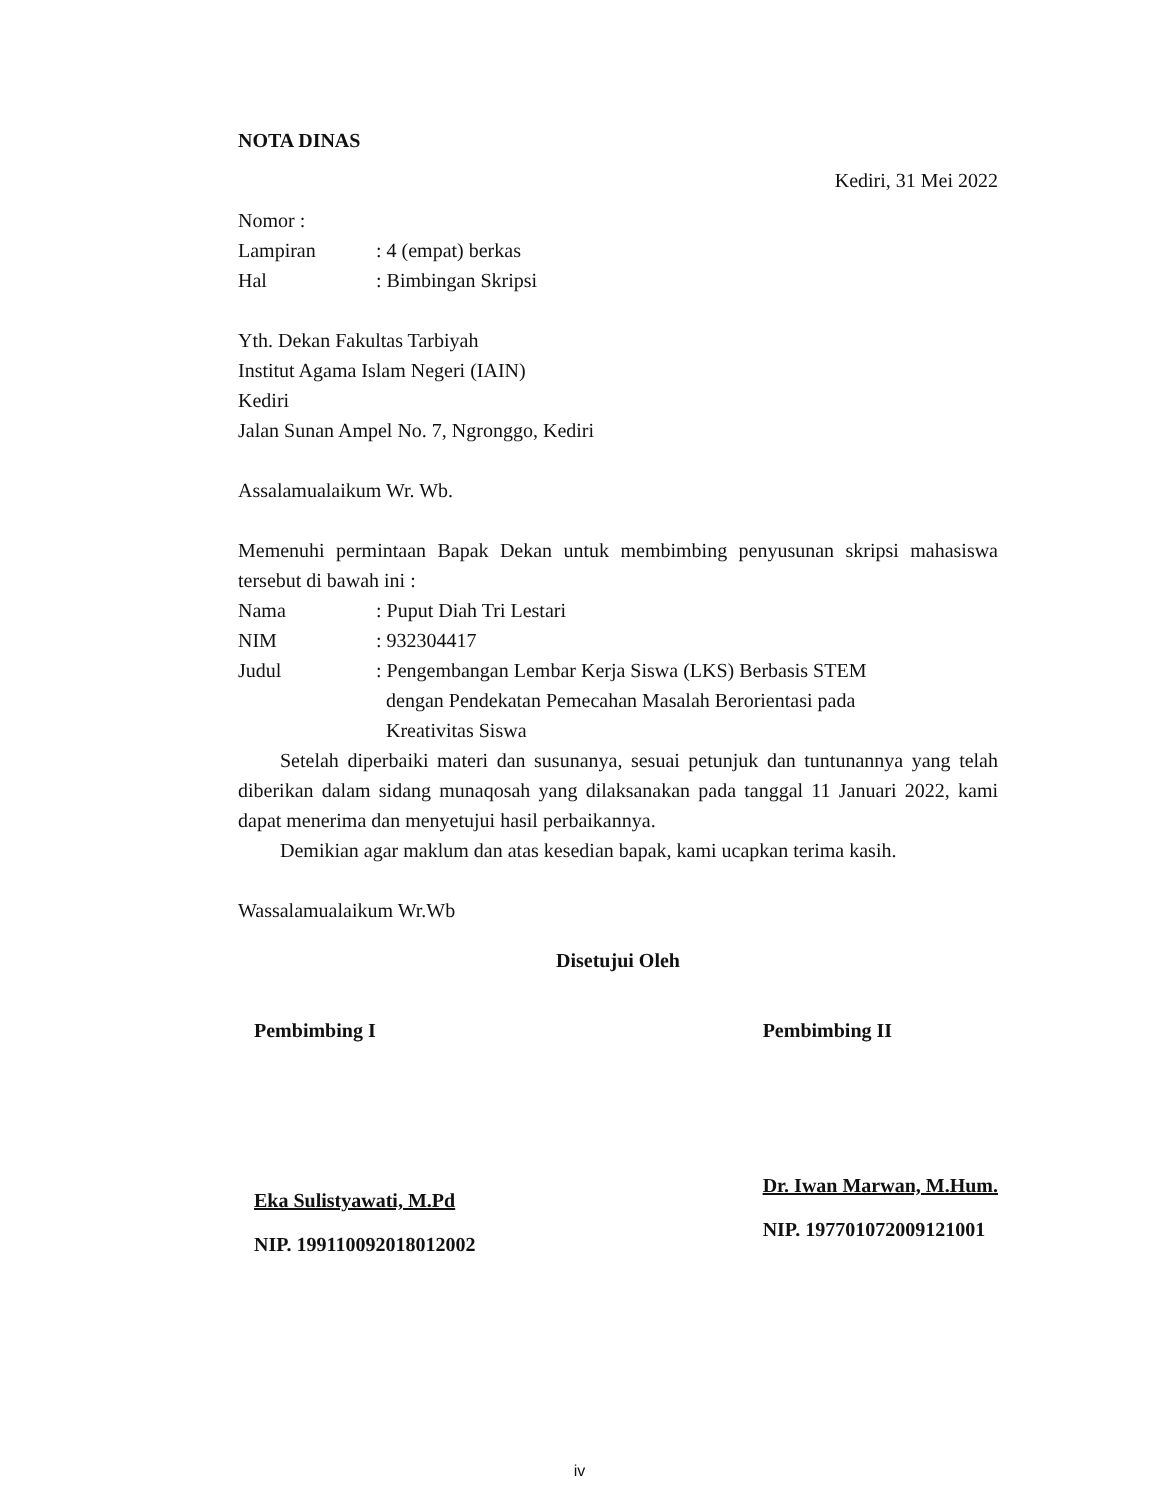NOTA DINAS
Kediri, 31 Mei 2022
Nomor :
Lampiran: 4 (empat) berkas
Hal: Bimbingan Skripsi
Yth. Dekan Fakultas Tarbiyah
Institut Agama Islam Negeri (IAIN)
Kediri
Jalan Sunan Ampel No. 7, Ngronggo, Kediri
Assalamualaikum Wr. Wb.
Memenuhi permintaan Bapak Dekan untuk membimbing penyusunan skripsi mahasiswa tersebut di bawah ini :
Nama: Puput Diah Tri Lestari
NIM: 932304417
Judul: Pengembangan Lembar Kerja Siswa (LKS) Berbasis STEM
dengan Pendekatan Pemecahan Masalah Berorientasi pada
Kreativitas Siswa
Setelah diperbaiki materi dan susunanya, sesuai petunjuk dan tuntunannya yang telah diberikan dalam sidang munaqosah yang dilaksanakan pada tanggal 11 Januari 2022, kami dapat menerima dan menyetujui hasil perbaikannya.
Demikian agar maklum dan atas kesedian bapak, kami ucapkan terima kasih.
Wassalamualaikum Wr.Wb
Disetujui Oleh
Pembimbing I
Eka Sulistyawati, M.Pd
NIP. 199110092018012002
Pembimbing II
Dr. Iwan Marwan, M.Hum.
NIP. 197701072009121001
iv